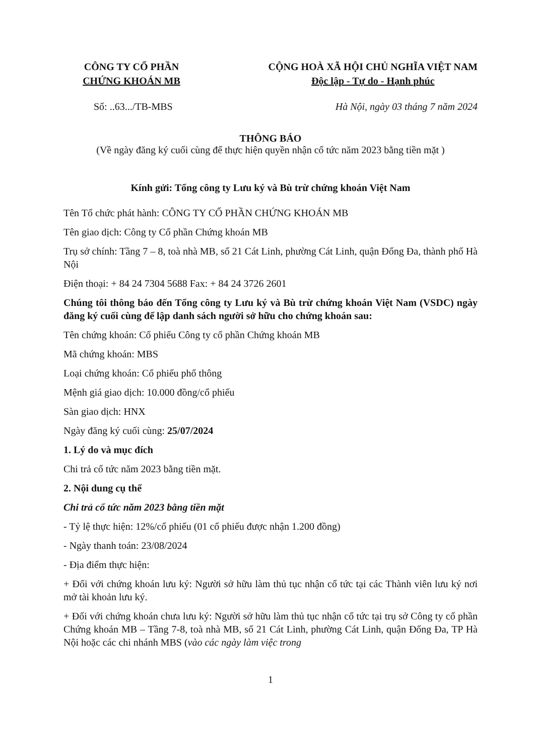CÔNG TY CỔ PHẦN
CHỨNG KHOÁN MB
CỘNG HOÀ XÃ HỘI CHỦ NGHĨA VIỆT NAM
Độc lập - Tự do - Hạnh phúc
Số: ..63.../TB-MBS Hà Nội, ngày 03 tháng 7 năm 2024
THÔNG BÁO
(Về ngày đăng ký cuối cùng để thực hiện quyền nhận cổ tức năm 2023 bằng tiền mặt )
Kính gửi: Tổng công ty Lưu ký và Bù trừ chứng khoán Việt Nam
Tên Tổ chức phát hành: CÔNG TY CỔ PHẦN CHỨNG KHOÁN MB
Tên giao dịch: Công ty Cổ phần Chứng khoán MB
Trụ sở chính: Tầng 7 – 8, toà nhà MB, số 21 Cát Linh, phường Cát Linh, quận Đống Đa, thành phố Hà Nội
Điện thoại: + 84 24 7304 5688 Fax: + 84 24 3726 2601
Chúng tôi thông báo đến Tổng công ty Lưu ký và Bù trừ chứng khoán Việt Nam (VSDC) ngày đăng ký cuối cùng để lập danh sách người sở hữu cho chứng khoán sau:
Tên chứng khoán: Cổ phiếu Công ty cổ phần Chứng khoán MB
Mã chứng khoán: MBS
Loại chứng khoán: Cổ phiếu phổ thông
Mệnh giá giao dịch: 10.000 đồng/cổ phiếu
Sàn giao dịch: HNX
Ngày đăng ký cuối cùng: 25/07/2024
1. Lý do và mục đích
Chi trả cổ tức năm 2023 bằng tiền mặt.
2. Nội dung cụ thể
Chi trả cổ tức năm 2023 bằng tiền mặt
- Tỷ lệ thực hiện: 12%/cổ phiếu (01 cổ phiếu được nhận 1.200 đồng)
- Ngày thanh toán: 23/08/2024
- Địa điểm thực hiện:
+ Đối với chứng khoán lưu ký: Người sở hữu làm thủ tục nhận cổ tức tại các Thành viên lưu ký nơi mở tài khoản lưu ký.
+ Đối với chứng khoán chưa lưu ký: Người sở hữu làm thủ tục nhận cổ tức tại trụ sở Công ty cổ phần Chứng khoán MB – Tầng 7-8, toà nhà MB, số 21 Cát Linh, phường Cát Linh, quận Đống Đa, TP Hà Nội hoặc các chi nhánh MBS (vào các ngày làm việc trong
1